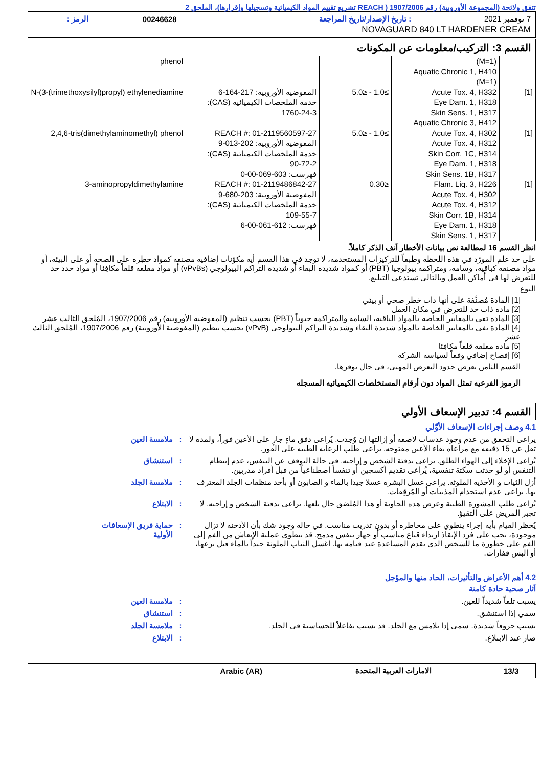تتفق ولائحة (المجموعة الأوروبية) رقم 1907/2006 ( REACH تشريع تقييم المواد الكيميائية وتسجيلها وإقرارها)، الملحق 2
| 7 نوفمبر 2021 | : تاريخ الإصدار/تاريخ المراجعة | 00246628 | الرمز : |
| NOVAGUARD 840 LT HARDENER CREAM | | | |
القسم 3: التركيب/معلومات عن المكونات
| | (M=1) Aquatic Chronic 1, H410 (M=1) | | | phenol |
| [1] | Acute Tox. 4, H332 Eye Dam. 1, H318 Skin Sens. 1, H317 Aquatic Chronic 3, H412 | ≥1.0 - ≤5.0 | المفوضية الأوروبية: 217-164-6 خدمة الملخصات الكيميائية (CAS): 1760-24-3 | N-(3-(trimethoxysilyl)propyl) ethylenediamine |
| [1] | Acute Tox. 4, H302 Acute Tox. 4, H312 Skin Corr. 1C, H314 Eye Dam. 1, H318 Skin Sens. 1B, H317 | ≥1.0 - ≤5.0 | REACH #: 01-2119560597-27 المفوضية الأوروبية: 202-013-9 خدمة الملخصات الكيميائية (CAS): 90-72-2 فهرست: 603-069-00-0 | 2,4,6-tris(dimethylaminomethyl) phenol |
| [1] | Flam. Liq. 3, H226 Acute Tox. 4, H302 Acute Tox. 4, H312 Skin Corr. 1B, H314 Eye Dam. 1, H318 Skin Sens. 1, H317 | ≤0.30 | REACH #: 01-2119486842-27 المفوضية الأوروبية: 203-680-9 خدمة الملخصات الكيميائية (CAS): 109-55-7 فهرست: 612-061-00-6 | 3-aminopropyldimethylamine |
انظر القسم 16 لمطالعة نص بيانات الأخطار آنف الذكر كاملاً.
على حد علم المورّد في هذه اللحظة وطبقاً للتركيزات المستخدمة، لا توجد في هذا القسم أية مكوّنات إضافية مصنفة كمواد خطِرة على الصحة أو على البيئة، أو مواد مصنفة كباقية، وسامة، ومتراكمة بيولوجيا (PBT) أو كمواد شديدة البقاء أو شديدة التراكم البيولوجي (vPvBs) أو مواد مقلقة قلقاً مكافِئا أو مواد حدد حد للتعرض لها في أماكن العمل وبالتالي تستدعي التبليغ.
النوع
[1] المادة مُصنَّفة على أنها ذات خطر صحي أو بيئي
[2] مادة ذات حد للتعرض في مكان العمل
[3] المادة تفي بالمعايير الخاصة بالمواد الباقية، السامة والمتراكمة حيوياً (PBT) بحسب تنظيم (المفوضية الأوروبية) رقم 1907/2006، المُلحق الثالث عشر
[4] المادة تفي بالمعايير الخاصة بالمواد شديدة البقاء وشديدة التراكم البيولوجي (vPvB) بحسب تنظيم (المفوضية الأوروبية) رقم 1907/2006، المُلحق الثالث عشر
[5] مادة مقلقة قلقاً مكافِئا
[6] إفصاح إضافي وفقاً لسياسة الشركة
القسم الثامن يعرض حدود التعرض المهني، في حال توفرها.
الرموز الفرعيه تمثل المواد دون أرقام المستخلصات الكيميائيه المسجله
القسم 4: تدبير الإسعاف الأولي
4.1 وصف إجراءات الإسعاف الأوَّلي
يراعى التحقق من عدم وجود عدسات لاصقة أو إزالتها إن وُجدت. يُراعى دفق ماءٍ جارٍ على الأعين فوراً، ولمدة لا تقل عن 15 دقيقة مع مراعاة بقاء الأعين مفتوحة. يراعى طلب الرعاية الطبية على الفور.
: ملامسة العين
يُراعى الإخلاء إلى الهواء الطلق. يراعى تدفئة الشخص و إراحته. في حالة التوقف عن التنفس، عدم إنتظام التنفس أو لو حدثت سكتة تنفسية، يُراعى تقديم أكسجين أو تنفساً اصطناعياً من قبل أفراد مدربين.
: استنشاق
أزل الثياب و الأحذية الملوثة. يراعى غسل البشرة غسلا جيدا بالماء و الصابون أو بأحد منظفات الجلد المعترف بها. يراعى عدم استخدام المذيبات أو المُرقِقات.
: ملامسة الجلد
يُراعى طلب المشورة الطبية وعرض هذه الحاوية أو هذا المُلصَق حال بلعها. يراعى تدفئة الشخص و إراحته. لا تجبر المريض على التقيؤ.
: الابتلاع
يُحظر القيام بأية إجراء ينطوي على مخاطرة أو بدون تدريب مناسب. في حالة وجود شك بأن الأدخنة لا تزال موجودة، يجب على فرد الإنقاذ ارتداء قناع مناسب أو جهاز تنفس مدمج. قد تنطوي عملية الإنعاش من الفم إلى الفم على خطورة ما للشخص الذي يقدم المساعدة عند قيامه بها. اغسل الثياب الملوثة جيداً بالماء قبل نزعها، أو البس قفازات.
: حماية فريق الإسعافات الأولية
4.2 أهم الأعراض والتأثيرات، الحاد منها والمؤجل
آثار صحية حادة كامنة
يسبب تلفاً شديداً للعين. : ملامسة العين
سمي إذا استنشق. : استنشاق
تسبب حروقاً شديدة. سمي إذا تلامس مع الجلد. قد يسبب تفاعلاً للحساسية في الجلد.
: ملامسة الجلد
ضار عند الابتلاع. : الابتلاع
| 13/3 | الامارات العربية المتحدة | Arabic (AR) | |